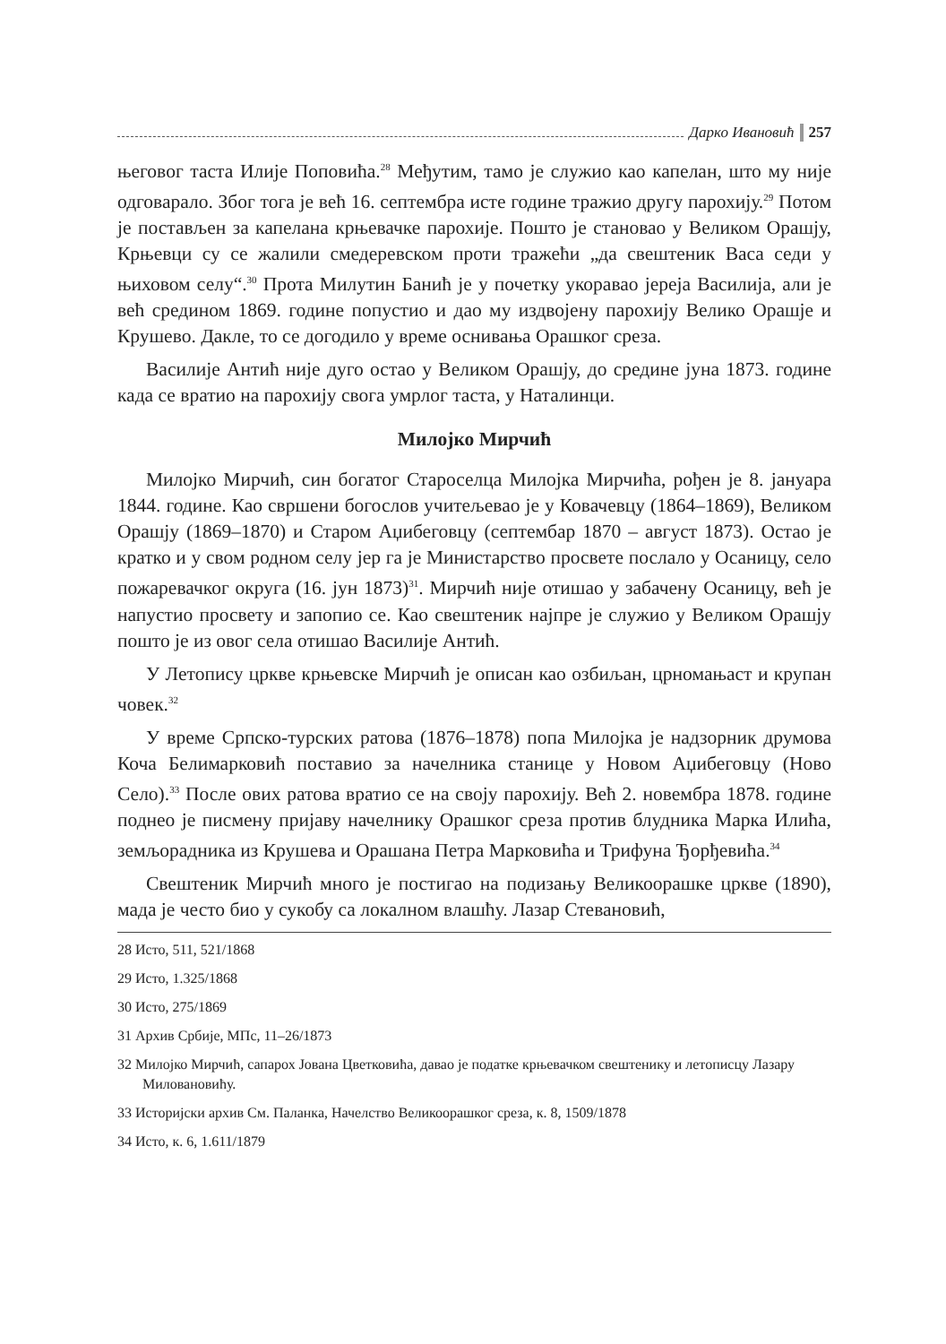Дарко Ивановић 257
његовог таста Илије Поповића.<sup>28</sup> Међутим, тамо је служио као капелан, што му није одговарало. Због тога је већ 16. септембра исте године тражио другу парохију.<sup>29</sup> Потом је постављен за капелана крњевачке парохије. Пошто је становао у Великом Орашју, Крњевци су се жалили смедеревском проти тражећи „да свештеник Васа седи у њиховом селу“.<sup>30</sup> Прота Милутин Банић је у почетку укоравао јереја Василија, али је већ средином 1869. године попустио и дао му издвојену парохију Велико Орашје и Крушево. Дакле, то се догодило у време оснивања Орашког среза.
Василије Антић није дуго остао у Великом Орашју, до средине јуна 1873. године када се вратио на парохију свога умрлог таста, у Наталинци.
Милојко Мирчић
Милојко Мирчић, син богатог Староселца Милојка Мирчића, рођен је 8. јануара 1844. године. Као свршени богослов учитељевао је у Ковачевцу (1864–1869), Великом Орашју (1869–1870) и Старом Аџибеговцу (септембар 1870 – август 1873). Остао је кратко и у свом родном селу јер га је Министарство просвете послало у Осаницу, село пожаревачког округа (16. јун 1873)<sup>31</sup>. Мирчић није отишао у забачену Осаницу, већ је напустио просвету и запопио се. Као свештеник најпре је служио у Великом Орашју пошто је из овог села отишао Василије Антић.
У Летопису цркве крњевске Мирчић је описан као озбиљан, црномањаст и крупан човек.<sup>32</sup>
У време Српско-турских ратова (1876–1878) попа Милојка је надзорник друмова Коча Белимарковић поставио за начелника станице у Новом Аџибеговцу (Ново Село).<sup>33</sup> После ових ратова вратио се на своју парохију. Већ 2. новембра 1878. године поднео је писмену пријаву начелнику Орашког среза против блудника Марка Илића, земљорадника из Крушева и Орашана Петра Марковића и Трифуна Ђорђевића.<sup>34</sup>
Свештеник Мирчић много је постигао на подизању Великоорашке цркве (1890), мада је често био у сукобу са локалном влашћу. Лазар Стевановић,
28 Исто, 511, 521/1868
29 Исто, 1.325/1868
30 Исто, 275/1869
31 Архив Србије, МПс, 11–26/1873
32 Милојко Мирчић, сапарох Јована Цветковића, давао је податке крњевачком свештенику и летописцу Лазару Миловановићу.
33 Историјски архив См. Паланка, Начелство Великоорашког среза, к. 8, 1509/1878
34 Исто, к. 6, 1.611/1879